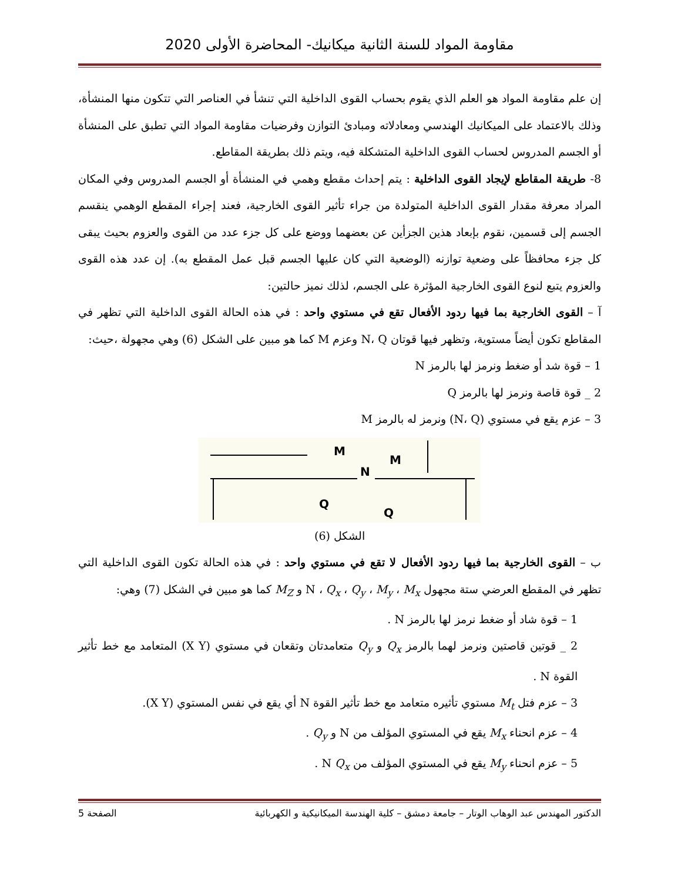مقاومة المواد للسنة الثانية ميكانيك- المحاضرة الأولى 2020
إن علم مقاومة المواد هو العلم الذي يقوم بحساب القوى الداخلية التي تنشأ في العناصر التي تتكون منها المنشأة، وذلك بالاعتماد على الميكانيك الهندسي ومعادلاته ومبادئ التوازن وفرضيات مقاومة المواد التي تطبق على المنشأة أو الجسم المدروس لحساب القوى الداخلية المتشكلة فيه، ويتم ذلك بطريقة المقاطع.
8- طريقة المقاطع لإيجاد القوى الداخلية : يتم إحداث مقطع وهمي في المنشأة أو الجسم المدروس وفي المكان المراد معرفة مقدار القوى الداخلية المتولدة من جراء تأثير القوى الخارجية، فعند إجراء المقطع الوهمي ينقسم الجسم إلى قسمين، نقوم بإبعاد هذين الجزأين عن بعضهما ووضع على كل جزء عدد من القوى والعزوم بحيث يبقى كل جزء محافظاً على وضعية توازنه (الوضعية التي كان عليها الجسم قبل عمل المقطع به). إن عدد هذه القوى والعزوم يتبع لنوع القوى الخارجية المؤثرة على الجسم، لذلك نميز حالتين:
آ – القوى الخارجية بما فيها ردود الأفعال تقع في مستوي واحد : في هذه الحالة القوى الداخلية التي تظهر في المقاطع تكون أيضاً مستوية، وتظهر فيها قوتان N، Q وعزم M كما هو مبين على الشكل (6) وهي مجهولة ،حيث:
1 – قوة شد أو ضغط ونرمز لها بالرمز N
2 _ قوة قاصة ونرمز لها بالرمز Q
3 – عزم يقع في مستوي (N، Q) ونرمز له بالرمز M
M
N
M
Q
Q
الشكل (6)
ب – القوى الخارجية بما فيها ردود الأفعال لا تقع في مستوي واحد : في هذه الحالة تكون القوى الداخلية التي تظهر في المقطع العرضي ستة مجهول N ، Q<sub>x</sub> ، Q<sub>y</sub> ، M<sub>y</sub> ، M<sub>x</sub> و M<sub>Z</sub> كما هو مبين في الشكل (7) وهي:
1 – قوة شاد أو ضغط نرمز لها بالرمز N .
2 _ قوتين قاصتين ونرمز لهما بالرمز Q<sub>x</sub> و Q<sub>y</sub> متعامدتان وتقعان في مستوي (X Y) المتعامد مع خط تأثير القوة N .
3 – عزم فتل M<sub>t</sub> مستوي تأثيره متعامد مع خط تأثير القوة N أي يقع في نفس المستوي (X Y).
4 – عزم انحناء M<sub>x</sub> يقع في المستوي المؤلف من N و Q<sub>y</sub> .
5 – عزم انحناء M<sub>y</sub> يقع في المستوي المؤلف من N Q<sub>x</sub> .
الدكتور المهندس عبد الوهاب الوتار – جامعة دمشق – كلية الهندسة الميكانيكية و الكهربائية الصفحة 5